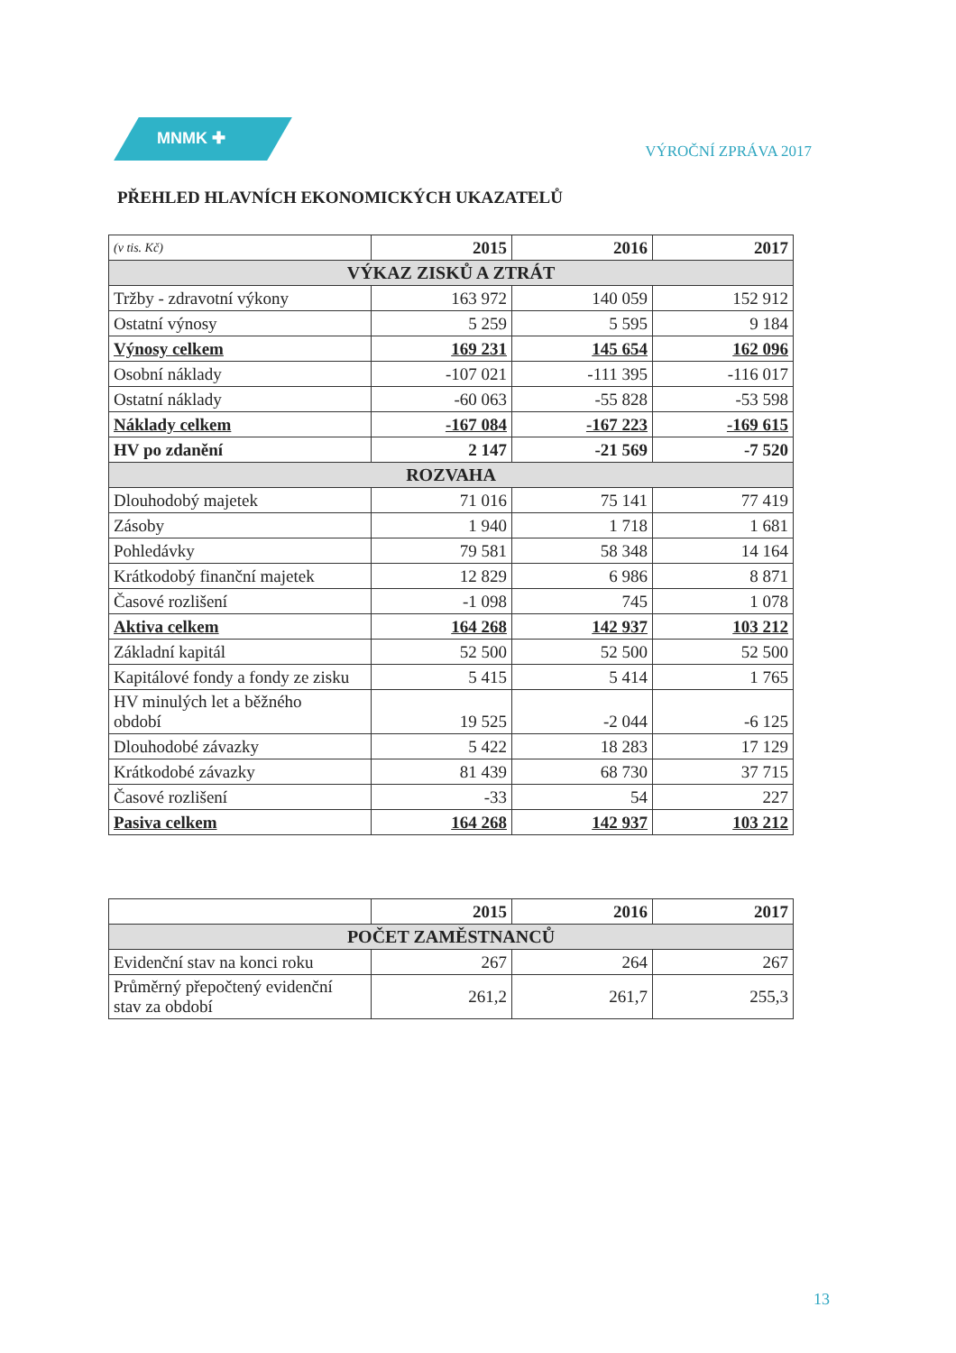MNMK ✚
VÝROČNÍ ZPRÁVA 2017
PŘEHLED HLAVNÍCH EKONOMICKÝCH UKAZATELŮ
| (v tis. Kč) | 2015 | 2016 | 2017 |
| --- | --- | --- | --- |
| VÝKAZ ZISKŮ A ZTRÁT | | | |
| Tržby - zdravotní výkony | 163 972 | 140 059 | 152 912 |
| Ostatní výnosy | 5 259 | 5 595 | 9 184 |
| Výnosy celkem | 169 231 | 145 654 | 162 096 |
| Osobní náklady | -107 021 | -111 395 | -116 017 |
| Ostatní náklady | -60 063 | -55 828 | -53 598 |
| Náklady celkem | -167 084 | -167 223 | -169 615 |
| HV po zdanění | 2 147 | -21 569 | -7 520 |
| ROZVAHA | | | |
| Dlouhodobý majetek | 71 016 | 75 141 | 77 419 |
| Zásoby | 1 940 | 1 718 | 1 681 |
| Pohledávky | 79 581 | 58 348 | 14 164 |
| Krátkodobý finanční majetek | 12 829 | 6 986 | 8 871 |
| Časové rozlišení | -1 098 | 745 | 1 078 |
| Aktiva celkem | 164 268 | 142 937 | 103 212 |
| Základní kapitál | 52 500 | 52 500 | 52 500 |
| Kapitálové fondy a fondy ze zisku | 5 415 | 5 414 | 1 765 |
| HV minulých let a běžného období | 19 525 | -2 044 | -6 125 |
| Dlouhodobé závazky | 5 422 | 18 283 | 17 129 |
| Krátkodobé závazky | 81 439 | 68 730 | 37 715 |
| Časové rozlišení | -33 | 54 | 227 |
| Pasiva celkem | 164 268 | 142 937 | 103 212 |
| | 2015 | 2016 | 2017 |
| --- | --- | --- | --- |
| POČET ZAMĚSTNANCŮ | | | |
| Evidenční stav na konci roku | 267 | 264 | 267 |
| Průměrný přepočtený evidenční stav za období | 261,2 | 261,7 | 255,3 |
13